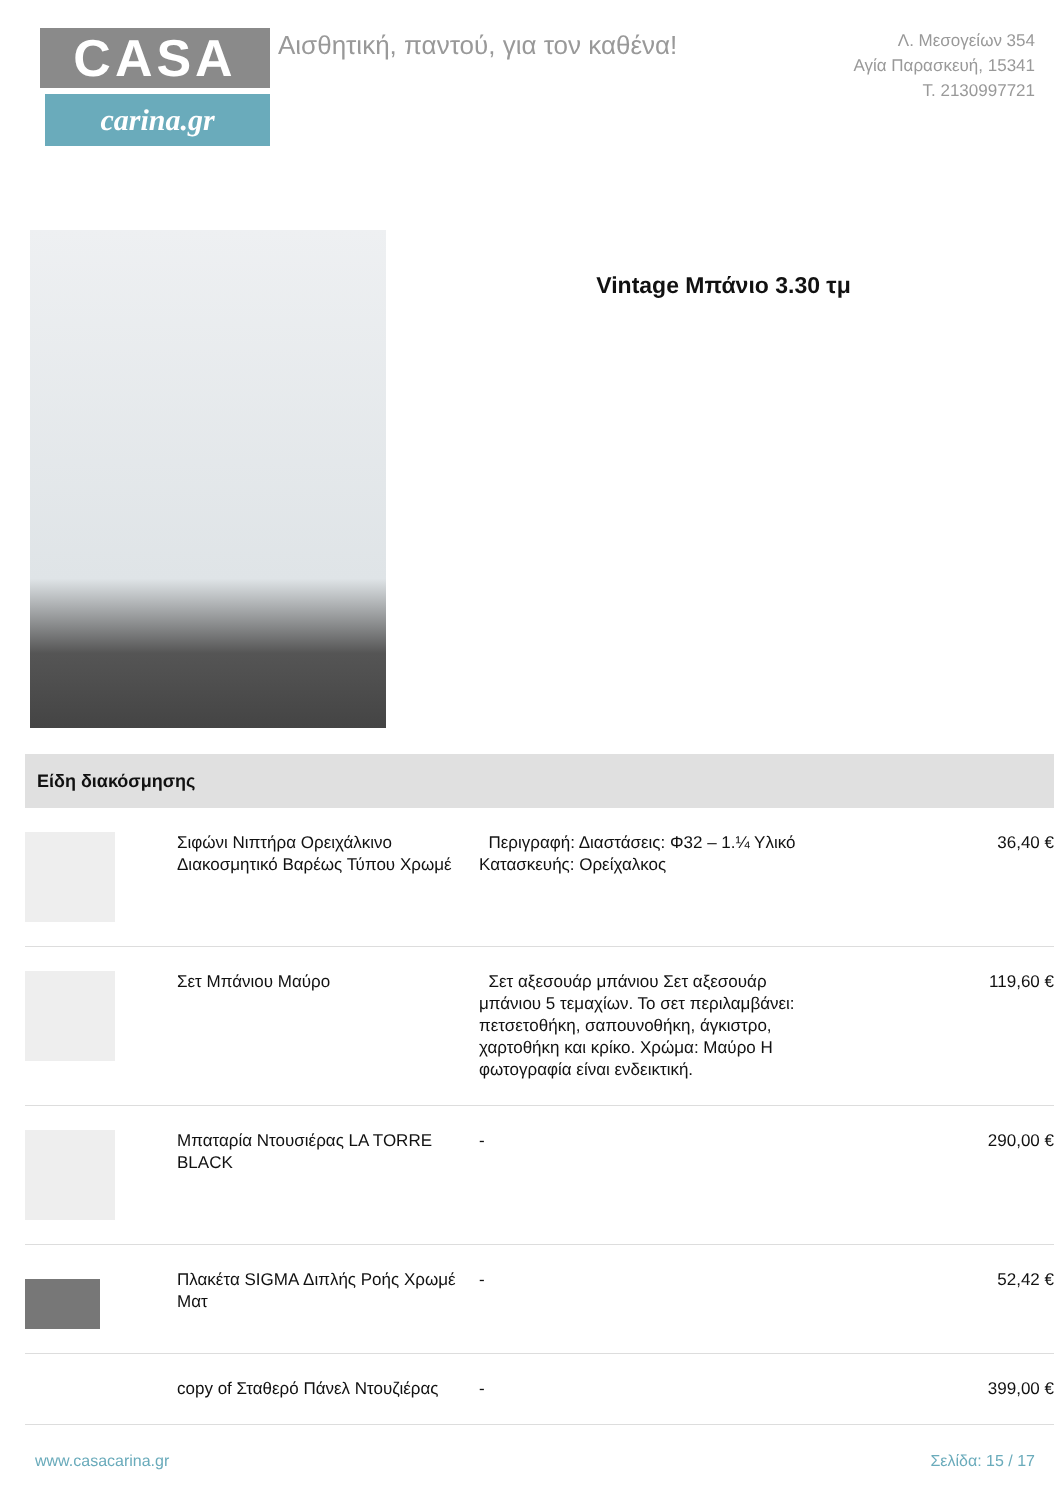CASA
carina.gr
Αισθητική, παντού, για τον καθένα!
Λ. Μεσογείων 354
Αγία Παρασκευή, 15341
Τ. 2130997721
Vintage Μπάνιο 3.30 τμ
Είδη διακόσμησης
| | Σιφώνι Νιπτήρα Ορειχάλκινο Διακοσμητικό Βαρέως Τύπου Χρωμέ | Περιγραφή: Διαστάσεις: Φ32 – 1.¼ Υλικό Κατασκευής: Ορείχαλκος | 36,40 € |
| | Σετ Μπάνιου Μαύρο | Σετ αξεσουάρ μπάνιου Σετ αξεσουάρ μπάνιου 5 τεμαχίων. Το σετ περιλαμβάνει: πετσετοθήκη, σαπουνοθήκη, άγκιστρο, χαρτοθήκη και κρίκο. Χρώμα: Μαύρο Η φωτογραφία είναι ενδεικτική. | 119,60 € |
| | Μπαταρία Ντουσιέρας LA TORRE BLACK | - | 290,00 € |
| | Πλακέτα SIGMA Διπλής Ροής Χρωμέ Ματ | - | 52,42 € |
| | copy of Σταθερό Πάνελ Ντουζιέρας | - | 399,00 € |
www.casacarina.gr Σελίδα: 15 / 17